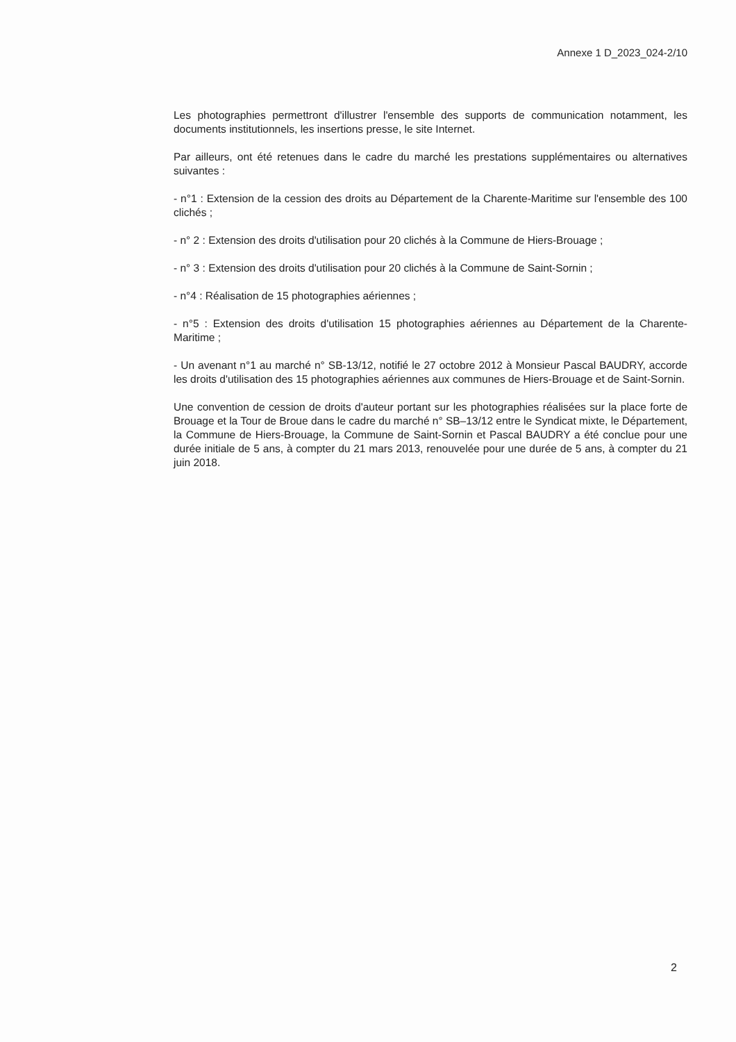Annexe 1 D_2023_024-2/10
Les photographies permettront d'illustrer l'ensemble des supports de communication notamment, les documents institutionnels, les insertions presse, le site Internet.
Par ailleurs, ont été retenues dans le cadre du marché les prestations supplémentaires ou alternatives suivantes :
- n°1 : Extension de la cession des droits au Département de la Charente-Maritime sur l'ensemble des 100 clichés ;
- n° 2 : Extension des droits d'utilisation pour 20 clichés à la Commune de Hiers-Brouage ;
- n° 3 : Extension des droits d'utilisation pour 20 clichés à la Commune de Saint-Sornin ;
- n°4 : Réalisation de 15 photographies aériennes ;
- n°5 : Extension des droits d'utilisation 15 photographies aériennes au Département de la Charente-Maritime ;
- Un avenant n°1 au marché n° SB-13/12, notifié le 27 octobre 2012 à Monsieur Pascal BAUDRY, accorde les droits d'utilisation des 15 photographies aériennes aux communes de Hiers-Brouage et de Saint-Sornin.
Une convention de cession de droits d'auteur portant sur les photographies réalisées sur la place forte de Brouage et la Tour de Broue dans le cadre du marché n° SB–13/12 entre le Syndicat mixte, le Département, la Commune de Hiers-Brouage, la Commune de Saint-Sornin et Pascal BAUDRY a été conclue pour une durée initiale de 5 ans, à compter du 21 mars 2013, renouvelée pour une durée de 5 ans, à compter du 21 juin 2018.
2